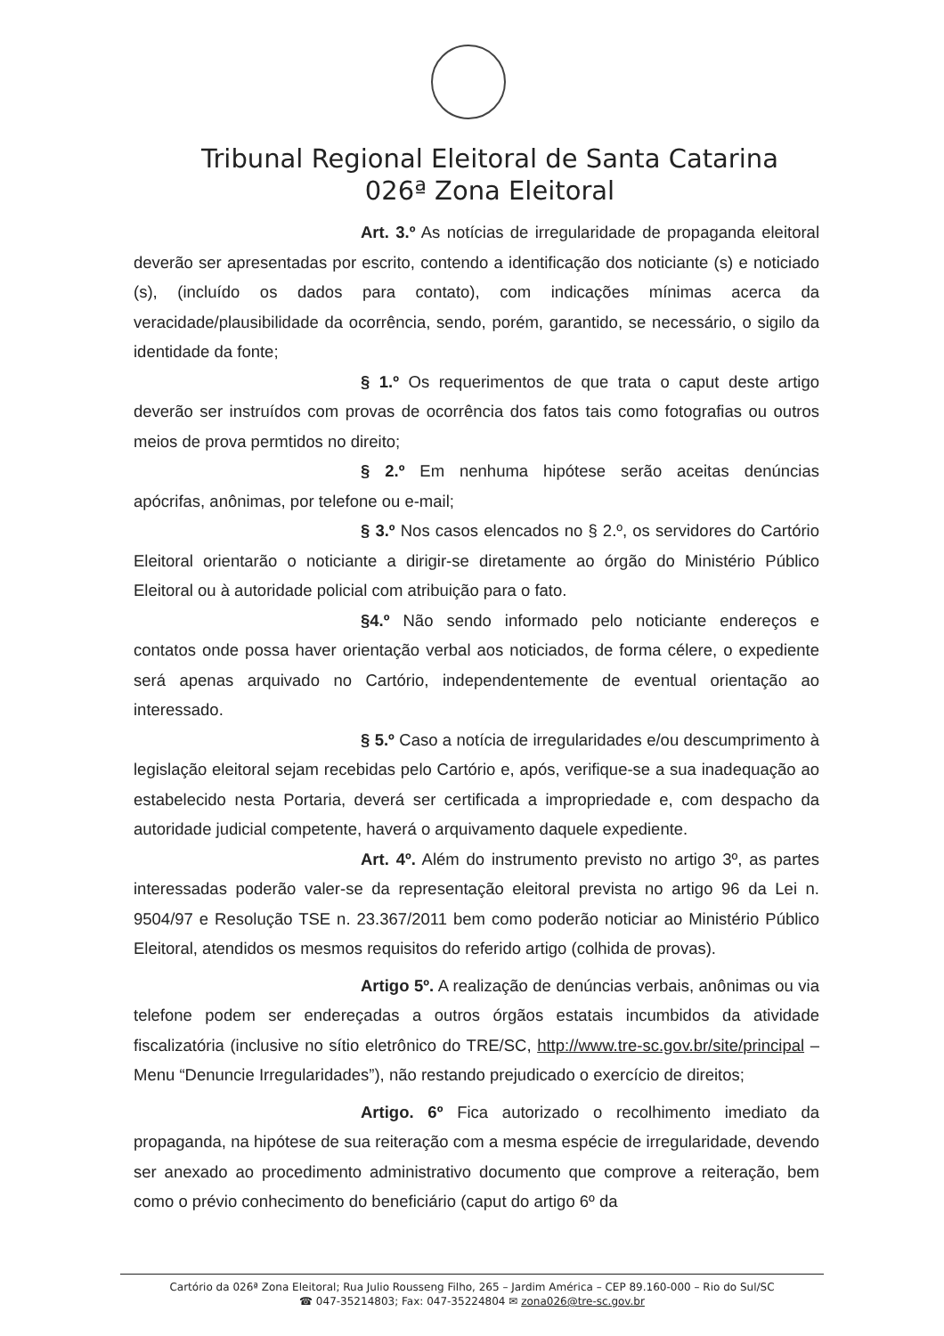Tribunal Regional Eleitoral de Santa Catarina
026ª Zona Eleitoral
Art. 3.º As notícias de irregularidade de propaganda eleitoral deverão ser apresentadas por escrito, contendo a identificação dos noticiante (s) e noticiado (s), (incluído os dados para contato), com indicações mínimas acerca da veracidade/plausibilidade da ocorrência, sendo, porém, garantido, se necessário, o sigilo da identidade da fonte;
§ 1.º Os requerimentos de que trata o caput deste artigo deverão ser instruídos com provas de ocorrência dos fatos tais como fotografias ou outros meios de prova permtidos no direito;
§ 2.º Em nenhuma hipótese serão aceitas denúncias apócrifas, anônimas, por telefone ou e-mail;
§ 3.º Nos casos elencados no § 2.º, os servidores do Cartório Eleitoral orientarão o noticiante a dirigir-se diretamente ao órgão do Ministério Público Eleitoral ou à autoridade policial com atribuição para o fato.
§4.º Não sendo informado pelo noticiante endereços e contatos onde possa haver orientação verbal aos noticiados, de forma célere, o expediente será apenas arquivado no Cartório, independentemente de eventual orientação ao interessado.
§ 5.º Caso a notícia de irregularidades e/ou descumprimento à legislação eleitoral sejam recebidas pelo Cartório e, após, verifique-se a sua inadequação ao estabelecido nesta Portaria, deverá ser certificada a impropriedade e, com despacho da autoridade judicial competente, haverá o arquivamento daquele expediente.
Art. 4º. Além do instrumento previsto no artigo 3º, as partes interessadas poderão valer-se da representação eleitoral prevista no artigo 96 da Lei n. 9504/97 e Resolução TSE n. 23.367/2011 bem como poderão noticiar ao Ministério Público Eleitoral, atendidos os mesmos requisitos do referido artigo (colhida de provas).
Artigo 5º. A realização de denúncias verbais, anônimas ou via telefone podem ser endereçadas a outros órgãos estatais incumbidos da atividade fiscalizatória (inclusive no sítio eletrônico do TRE/SC, http://www.tre-sc.gov.br/site/principal – Menu “Denuncie Irregularidades”), não restando prejudicado o exercício de direitos;
Artigo. 6º Fica autorizado o recolhimento imediato da propaganda, na hipótese de sua reiteração com a mesma espécie de irregularidade, devendo ser anexado ao procedimento administrativo documento que comprove a reiteração, bem como o prévio conhecimento do beneficiário (caput do artigo 6º da
Cartório da 026ª Zona Eleitoral; Rua Julio Rousseng Filho, 265 – Jardim América – CEP 89.160-000 – Rio do Sul/SC
☎ 047-35214803; Fax: 047-35224804 ✉ zona026@tre-sc.gov.br